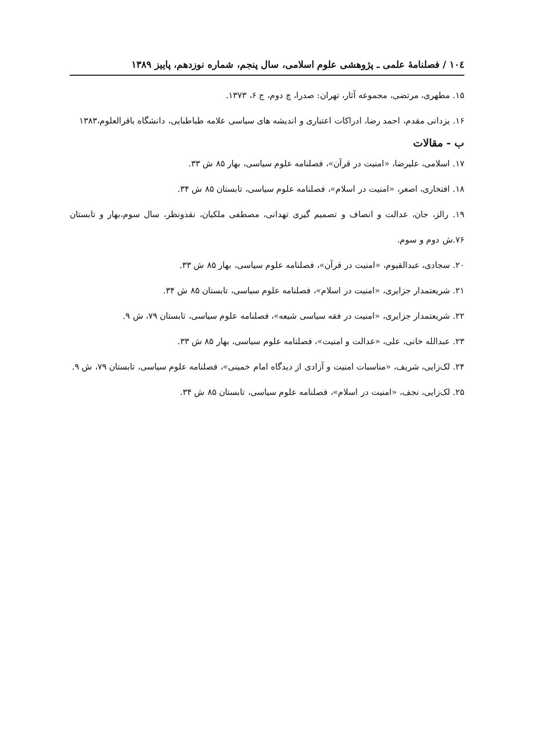۱۰٤ / فصلنامهٔ علمی ـ پژوهشی علوم اسلامی، سال پنجم، شماره نوزدهم، پاییز ۱۳۸۹
۱۵. مطهری، مرتضی، مجموعه آثار، تهران: صدرا، چ دوم، ج ۶، ۱۳۷۳.
۱۶. یزدانی مقدم، احمد رضا، ادراکات اعتباری و اندیشه های سیاسی علامه طباطبایی، دانشگاه باقرالعلوم،۱۳۸۳
ب - مقالات
۱۷. اسلامی، علیرضا، «امنیت در قرآن»، فصلنامه علوم سیاسی، بهار ۸۵ ش ۳۳.
۱۸. افتخاری، اصغر، «امنیت در اسلام»، فصلنامه علوم سیاسی، تابستان ۸۵ ش ۳۴.
۱۹. رالز، جان، عدالت و انصاف و تصمیم گیری تهدانی، مصطفی ملکیان، نقدونظر، سال سوم،بهار و تابستان ۷۶.ش دوم و سوم.
۲۰. سجادی، عبدالقیوم، «امنیت در قرآن»، فصلنامه علوم سیاسی، بهار ۸۵ ش ۳۳.
۲۱. شریعتمدار جزایری، «امنیت در اسلام»، فصلنامه علوم سیاسی، تابستان ۸۵ ش ۳۴.
۲۲. شریعتمدار جزایری، «امنیت در فقه سیاسی شیعه»، فصلنامه علوم سیاسی، تابستان ۷۹، ش ۹.
۲۳. عبدالله خانی، علی، «عدالت و امنیت»، فصلنامه علوم سیاسی، بهار ۸۵ ش ۳۳.
۲۴. لک‌زایی، شریف، «مناسبات امنیت و آزادی از دیدگاه امام خمینی»، فصلنامه علوم سیاسی، تابستان ۷۹، ش ۹.
۲۵. لک‌زایی، نجف، «امنیت در اسلام»، فصلنامه علوم سیاسی، تابستان ۸۵ ش ۳۴.